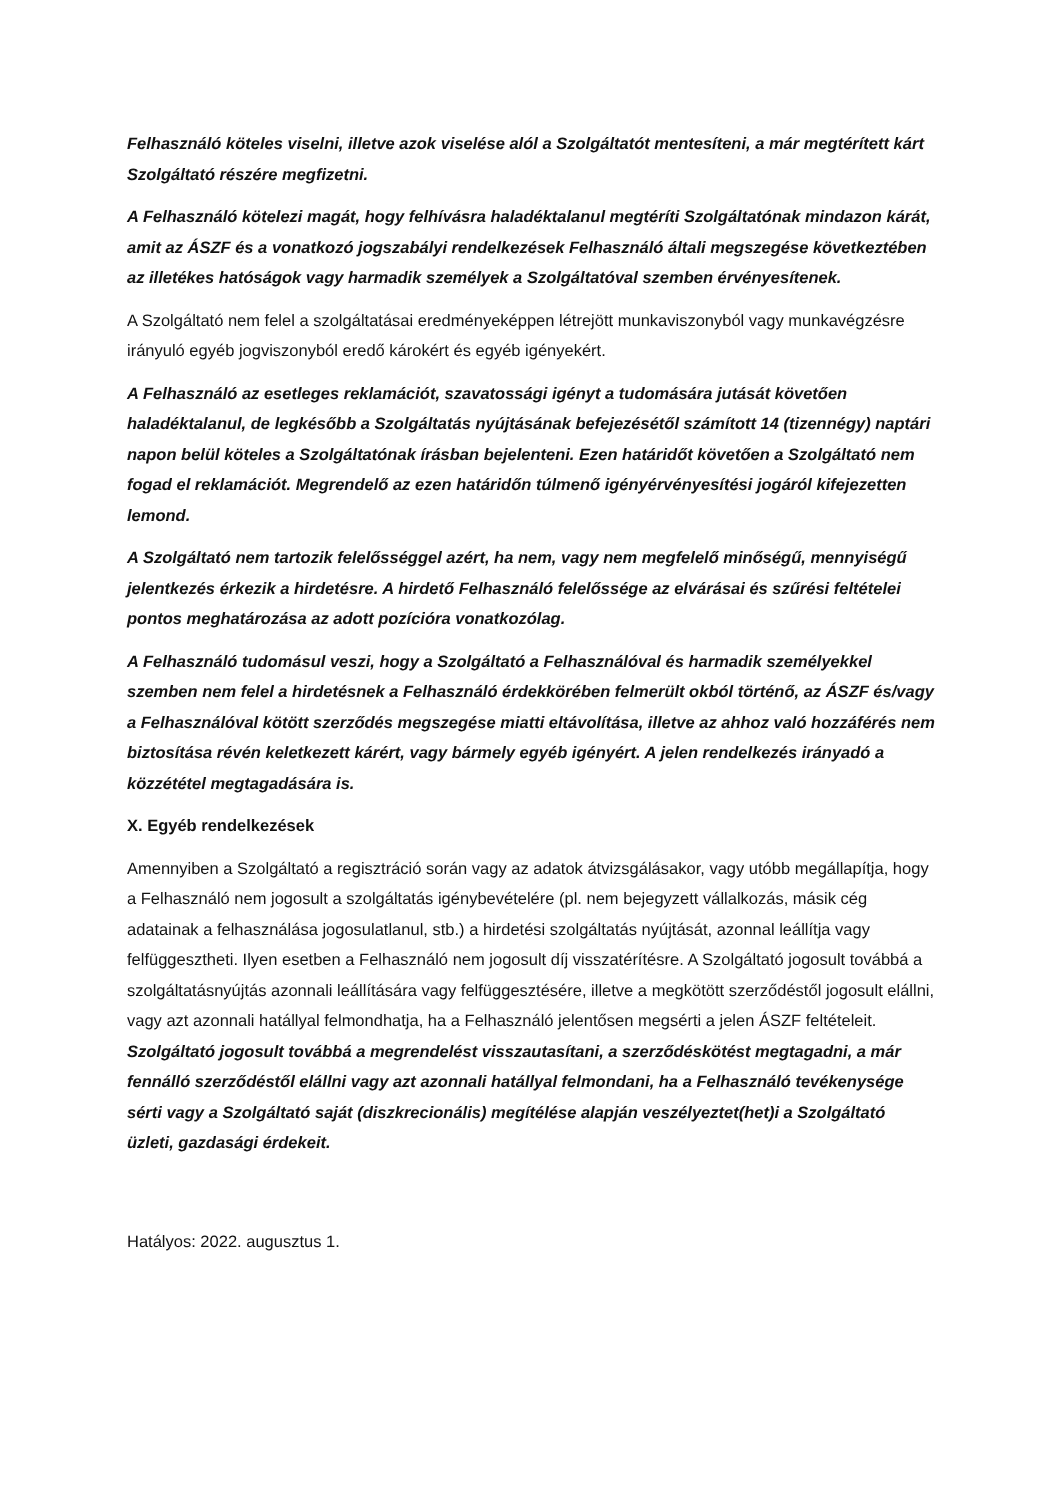Felhasználó köteles viselni, illetve azok viselése alól a Szolgáltatót mentesíteni, a már megtérített kárt Szolgáltató részére megfizetni.
A Felhasználó kötelezi magát, hogy felhívásra haladéktalanul megtéríti Szolgáltatónak mindazon kárát, amit az ÁSZF és a vonatkozó jogszabályi rendelkezések Felhasználó általi megszegése következtében az illetékes hatóságok vagy harmadik személyek a Szolgáltatóval szemben érvényesítenek.
A Szolgáltató nem felel a szolgáltatásai eredményeképpen létrejött munkaviszonyból vagy munkavégzésre irányuló egyéb jogviszonyból eredő károkért és egyéb igényekért.
A Felhasználó az esetleges reklamációt, szavatossági igényt a tudomására jutását követően haladéktalanul, de legkésőbb a Szolgáltatás nyújtásának befejezésétől számított 14 (tizennégy) naptári napon belül köteles a Szolgáltatónak írásban bejelenteni. Ezen határidőt követően a Szolgáltató nem fogad el reklamációt. Megrendelő az ezen határidőn túlmenő igényérvényesítési jogáról kifejezetten lemond.
A Szolgáltató nem tartozik felelősséggel azért, ha nem, vagy nem megfelelő minőségű, mennyiségű jelentkezés érkezik a hirdetésre. A hirdető Felhasználó felelőssége az elvárásai és szűrési feltételei pontos meghatározása az adott pozícióra vonatkozólag.
A Felhasználó tudomásul veszi, hogy a Szolgáltató a Felhasználóval és harmadik személyekkel szemben nem felel a hirdetésnek a Felhasználó érdekkörében felmerült okból történő, az ÁSZF és/vagy a Felhasználóval kötött szerződés megszegése miatti eltávolítása, illetve az ahhoz való hozzáférés nem biztosítása révén keletkezett kárért, vagy bármely egyéb igényért. A jelen rendelkezés irányadó a közzététel megtagadására is.
X. Egyéb rendelkezések
Amennyiben a Szolgáltató a regisztráció során vagy az adatok átvizsgálásakor, vagy utóbb megállapítja, hogy a Felhasználó nem jogosult a szolgáltatás igénybevételére (pl. nem bejegyzett vállalkozás, másik cég adatainak a felhasználása jogosulatlanul, stb.) a hirdetési szolgáltatás nyújtását, azonnal leállítja vagy felfüggesztheti. Ilyen esetben a Felhasználó nem jogosult díj visszatérítésre. A Szolgáltató jogosult továbbá a szolgáltatásnyújtás azonnali leállítására vagy felfüggesztésére, illetve a megkötött szerződéstől jogosult elállni, vagy azt azonnali hatállyal felmondhatja, ha a Felhasználó jelentősen megsérti a jelen ÁSZF feltételeit. Szolgáltató jogosult továbbá a megrendelést visszautasítani, a szerződéskötést megtagadni, a már fennálló szerződéstől elállni vagy azt azonnali hatállyal felmondani, ha a Felhasználó tevékenysége sérti vagy a Szolgáltató saját (diszkrecionális) megítélése alapján veszélyeztet(het)i a Szolgáltató üzleti, gazdasági érdekeit.
Hatályos: 2022. augusztus 1.